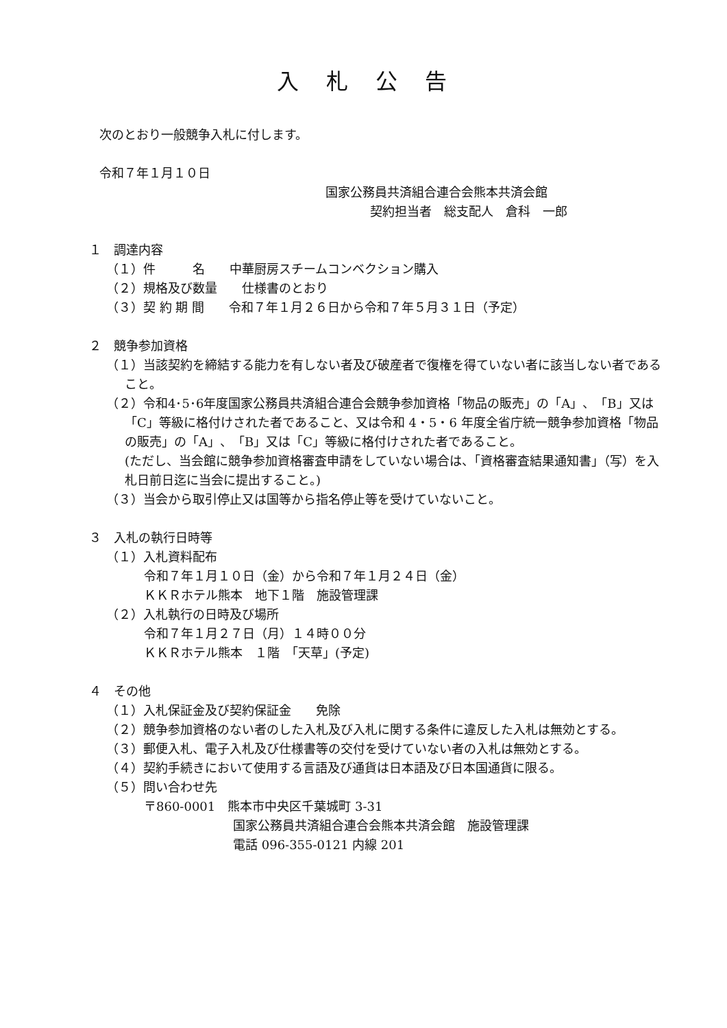入札公告
次のとおり一般競争入札に付します。
令和７年１月１０日
国家公務員共済組合連合会熊本共済会館
契約担当者　総支配人　倉科　一郎
１　調達内容
（１）件　　　名　　中華厨房スチームコンベクション購入
（２）規格及び数量　　仕様書のとおり
（３）契 約 期 間　　令和７年１月２６日から令和７年５月３１日（予定）
２　競争参加資格
（１）当該契約を締結する能力を有しない者及び破産者で復権を得ていない者に該当しない者であること。
（２）令和4･5･6年度国家公務員共済組合連合会競争参加資格「物品の販売」の「A」、「B」又は「C」等級に格付けされた者であること、又は令和 4・5・6 年度全省庁統一競争参加資格「物品の販売」の「A」、「B」又は「C」等級に格付けされた者であること。
(ただし、当会館に競争参加資格審査申請をしていない場合は、「資格審査結果通知書」（写）を入札日前日迄に当会に提出すること。)
（３）当会から取引停止又は国等から指名停止等を受けていないこと。
３　入札の執行日時等
（１）入札資料配布
令和７年１月１０日（金）から令和７年１月２４日（金）
ＫＫＲホテル熊本　地下１階　施設管理課
（２）入札執行の日時及び場所
令和７年１月２７日（月）１４時００分
ＫＫＲホテル熊本　１階　「天草」(予定)
４　その他
（１）入札保証金及び契約保証金　　免除
（２）競争参加資格のない者のした入札及び入札に関する条件に違反した入札は無効とする。
（３）郵便入札、電子入札及び仕様書等の交付を受けていない者の入札は無効とする。
（４）契約手続きにおいて使用する言語及び通貨は日本語及び日本国通貨に限る。
（５）問い合わせ先
〒860-0001　熊本市中央区千葉城町 3-31
国家公務員共済組合連合会熊本共済会館　施設管理課
電話 096-355-0121 内線 201